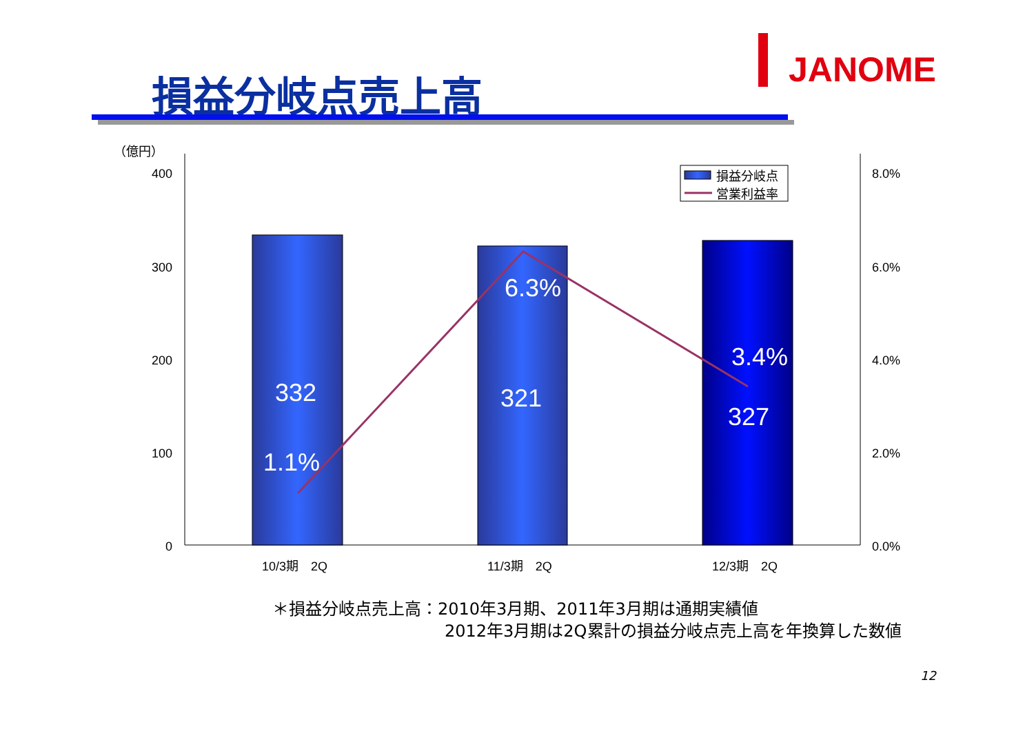損益分岐点売上高
JANOME
（億円）
400
300
200
100
0
8.0%
6.0%
4.0%
2.0%
0.0%
10/3期　2Q
11/3期　2Q
12/3期　2Q
332
321
327
1.1%
6.3%
3.4%
損益分岐点
営業利益率
＊損益分岐点売上高：2010年3月期、2011年3月期は通期実績値
2012年3月期は2Q累計の損益分岐点売上高を年換算した数値
12